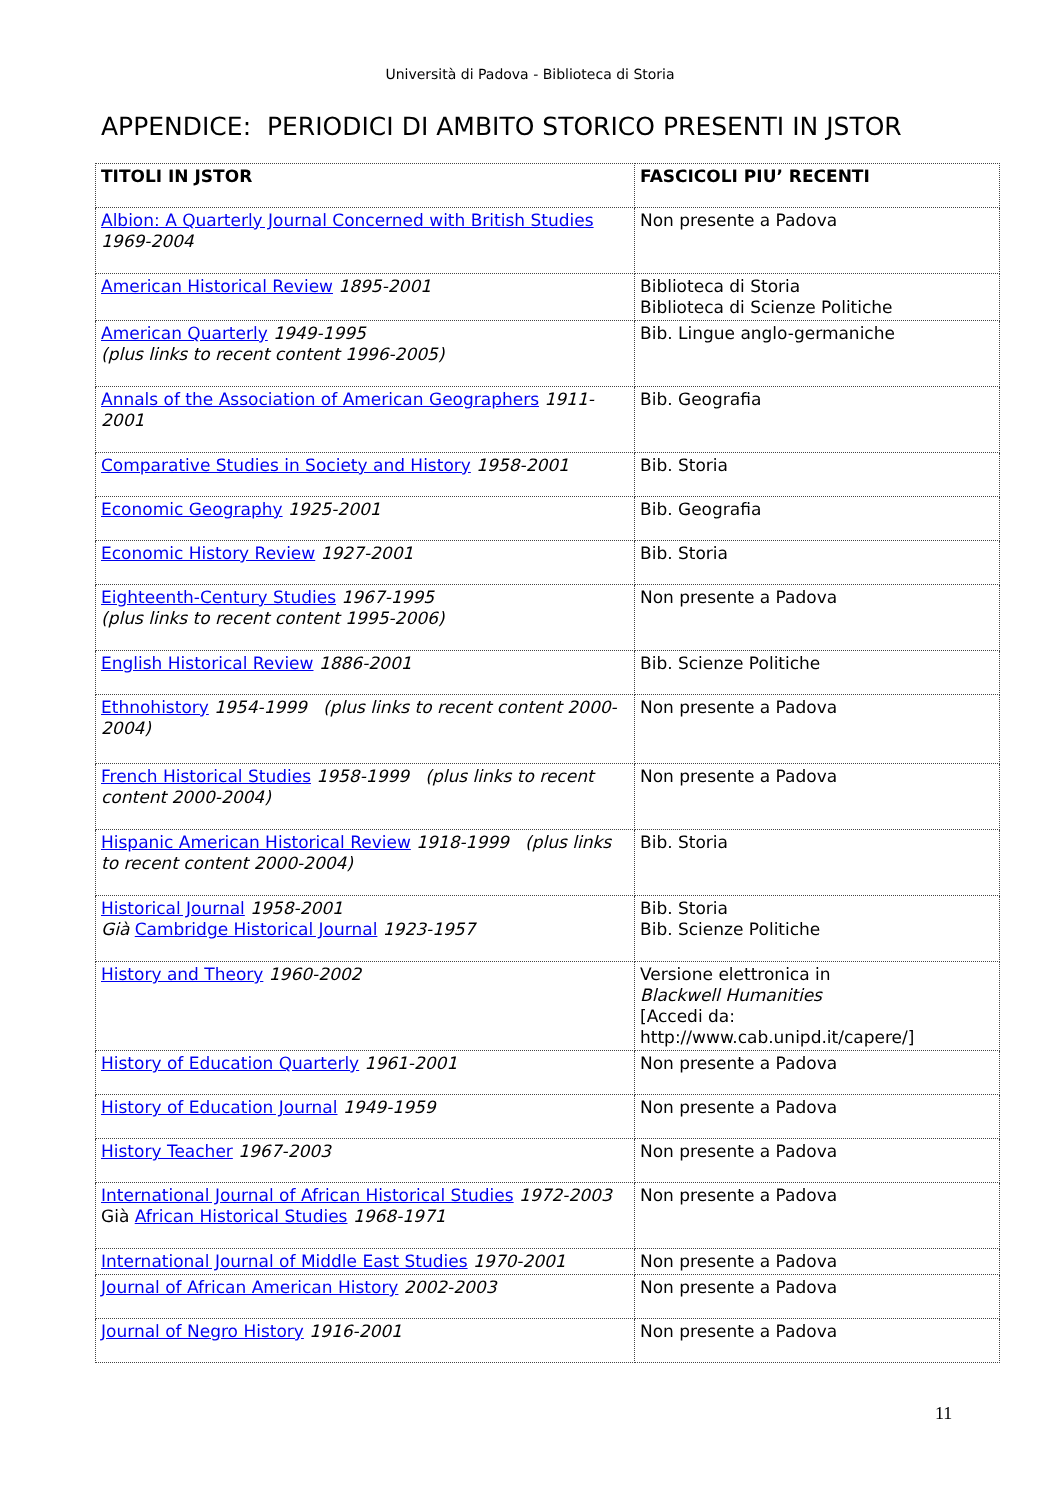Università di Padova - Biblioteca di Storia
APPENDICE: PERIODICI DI AMBITO STORICO PRESENTI IN JSTOR
| TITOLI IN JSTOR | FASCICOLI PIU’ RECENTI |
| Albion: A Quarterly Journal Concerned with British Studies 1969-2004 | Non presente a Padova |
| American Historical Review 1895-2001 | Biblioteca di Storia Biblioteca di Scienze Politiche |
| American Quarterly 1949-1995 (plus links to recent content 1996-2005) | Bib. Lingue anglo-germaniche |
| Annals of the Association of American Geographers 1911-2001 | Bib. Geografia |
| Comparative Studies in Society and History 1958-2001 | Bib. Storia |
| Economic Geography 1925-2001 | Bib. Geografia |
| Economic History Review 1927-2001 | Bib. Storia |
| Eighteenth-Century Studies 1967-1995 (plus links to recent content 1995-2006) | Non presente a Padova |
| English Historical Review 1886-2001 | Bib. Scienze Politiche |
| Ethnohistory 1954-1999 (plus links to recent content 2000-2004) | Non presente a Padova |
| French Historical Studies 1958-1999 (plus links to recent content 2000-2004) | Non presente a Padova |
| Hispanic American Historical Review 1918-1999 (plus links to recent content 2000-2004) | Bib. Storia |
| Historical Journal 1958-2001 Già Cambridge Historical Journal 1923-1957 | Bib. Storia Bib. Scienze Politiche |
| History and Theory 1960-2002 | Versione elettronica in Blackwell Humanities [Accedi da: http://www.cab.unipd.it/capere/] |
| History of Education Quarterly 1961-2001 | Non presente a Padova |
| History of Education Journal 1949-1959 | Non presente a Padova |
| History Teacher 1967-2003 | Non presente a Padova |
| International Journal of African Historical Studies 1972-2003 Già African Historical Studies 1968-1971 | Non presente a Padova |
| International Journal of Middle East Studies 1970-2001 | Non presente a Padova |
| Journal of African American History 2002-2003 | Non presente a Padova |
| Journal of Negro History 1916-2001 | Non presente a Padova |
11